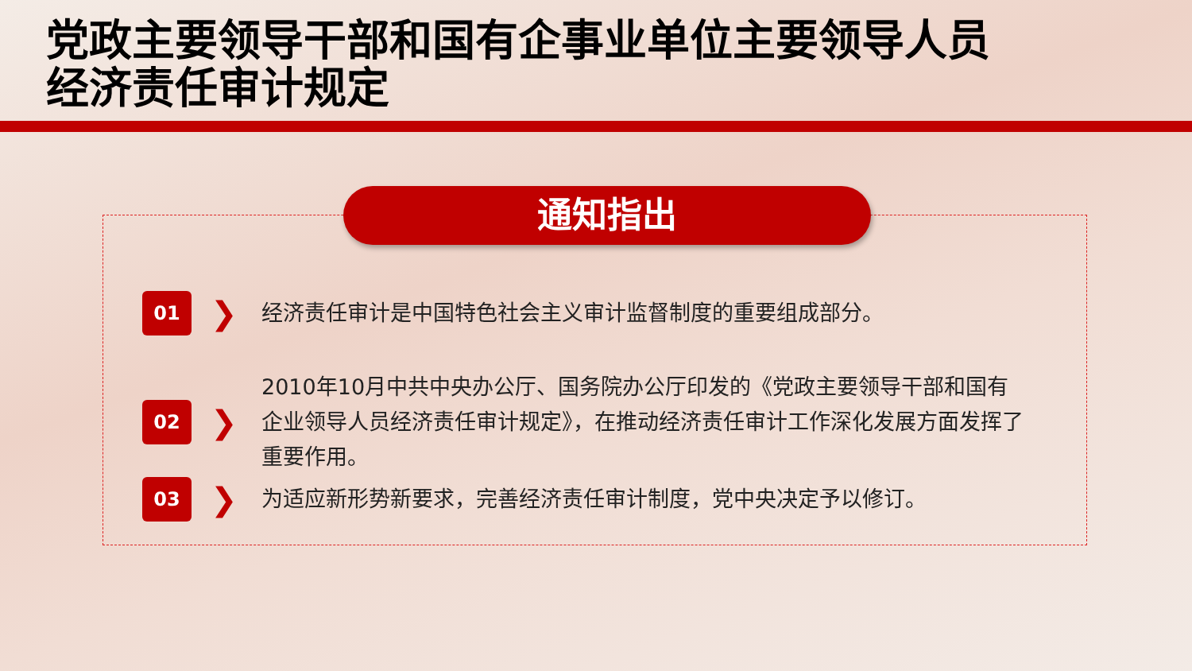党政主要领导干部和国有企事业单位主要领导人员
经济责任审计规定
通知指出
01
❯
经济责任审计是中国特色社会主义审计监督制度的重要组成部分。
02
❯
2010年10月中共中央办公厅、国务院办公厅印发的《党政主要领导干部和国有企业领导人员经济责任审计规定》，在推动经济责任审计工作深化发展方面发挥了重要作用。
03
❯
为适应新形势新要求，完善经济责任审计制度，党中央决定予以修订。